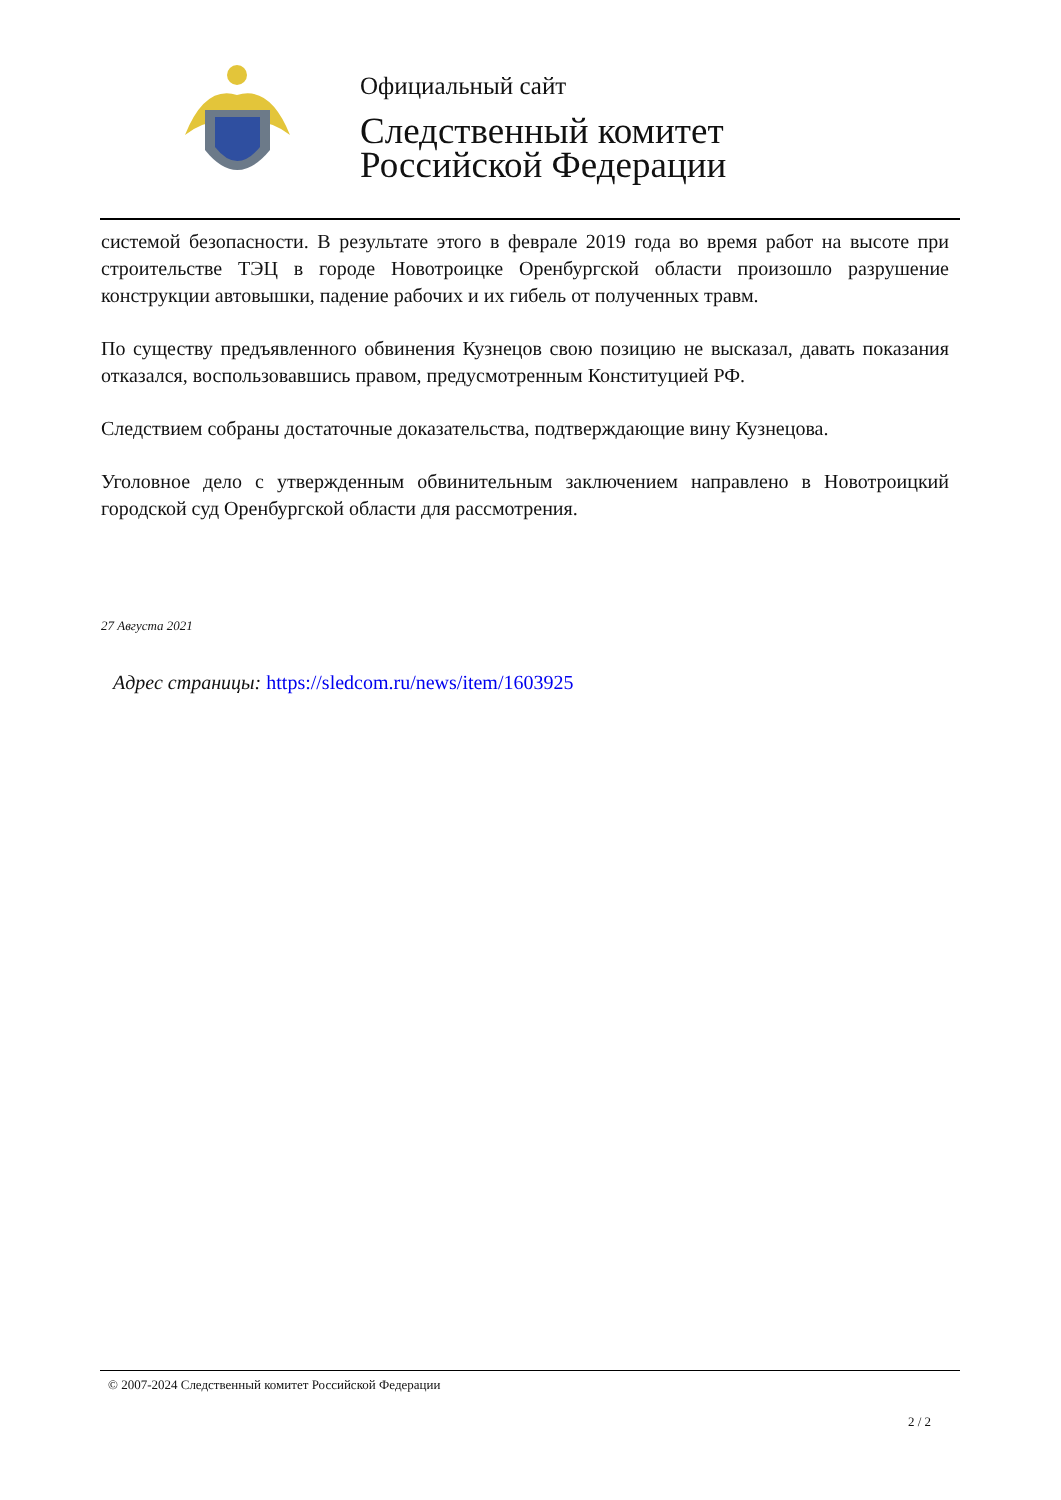Официальный сайт
Следственный комитет
Российской Федерации
системой безопасности. В результате этого в феврале 2019 года во время работ на высоте при строительстве ТЭЦ в городе Новотроицке Оренбургской области произошло разрушение конструкции автовышки, падение рабочих и их гибель от полученных травм.
По существу предъявленного обвинения Кузнецов свою позицию не высказал, давать показания отказался, воспользовавшись правом, предусмотренным Конституцией РФ.
Следствием собраны достаточные доказательства, подтверждающие вину Кузнецова.
Уголовное дело с утвержденным обвинительным заключением направлено в Новотроицкий городской суд Оренбургской области для рассмотрения.
27 Августа 2021
Адрес страницы: https://sledcom.ru/news/item/1603925
© 2007-2024 Следственный комитет Российской Федерации
2 / 2